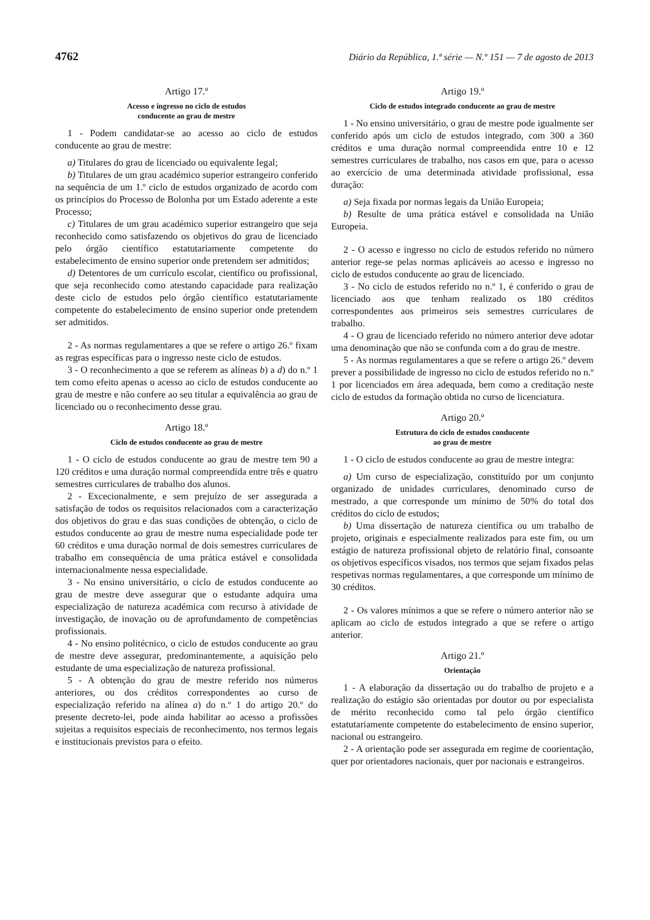4762 Diário da República, 1.ª série — N.º 151 — 7 de agosto de 2013
Artigo 17.º
Acesso e ingresso no ciclo de estudos
conducente ao grau de mestre
1 - Podem candidatar-se ao acesso ao ciclo de estudos conducente ao grau de mestre:
a) Titulares do grau de licenciado ou equivalente legal;
b) Titulares de um grau académico superior estrangeiro conferido na sequência de um 1.º ciclo de estudos organizado de acordo com os princípios do Processo de Bolonha por um Estado aderente a este Processo;
c) Titulares de um grau académico superior estrangeiro que seja reconhecido como satisfazendo os objetivos do grau de licenciado pelo órgão científico estatutariamente competente do estabelecimento de ensino superior onde pretendem ser admitidos;
d) Detentores de um currículo escolar, científico ou profissional, que seja reconhecido como atestando capacidade para realização deste ciclo de estudos pelo órgão científico estatutariamente competente do estabelecimento de ensino superior onde pretendem ser admitidos.
2 - As normas regulamentares a que se refere o artigo 26.º fixam as regras específicas para o ingresso neste ciclo de estudos.
3 - O reconhecimento a que se referem as alíneas b) a d) do n.º 1 tem como efeito apenas o acesso ao ciclo de estudos conducente ao grau de mestre e não confere ao seu titular a equivalência ao grau de licenciado ou o reconhecimento desse grau.
Artigo 18.º
Ciclo de estudos conducente ao grau de mestre
1 - O ciclo de estudos conducente ao grau de mestre tem 90 a 120 créditos e uma duração normal compreendida entre três e quatro semestres curriculares de trabalho dos alunos.
2 - Excecionalmente, e sem prejuízo de ser assegurada a satisfação de todos os requisitos relacionados com a caracterização dos objetivos do grau e das suas condições de obtenção, o ciclo de estudos conducente ao grau de mestre numa especialidade pode ter 60 créditos e uma duração normal de dois semestres curriculares de trabalho em consequência de uma prática estável e consolidada internacionalmente nessa especialidade.
3 - No ensino universitário, o ciclo de estudos conducente ao grau de mestre deve assegurar que o estudante adquira uma especialização de natureza académica com recurso à atividade de investigação, de inovação ou de aprofundamento de competências profissionais.
4 - No ensino politécnico, o ciclo de estudos conducente ao grau de mestre deve assegurar, predominantemente, a aquisição pelo estudante de uma especialização de natureza profissional.
5 - A obtenção do grau de mestre referido nos números anteriores, ou dos créditos correspondentes ao curso de especialização referido na alínea a) do n.º 1 do artigo 20.º do presente decreto-lei, pode ainda habilitar ao acesso a profissões sujeitas a requisitos especiais de reconhecimento, nos termos legais e institucionais previstos para o efeito.
Artigo 19.º
Ciclo de estudos integrado conducente ao grau de mestre
1 - No ensino universitário, o grau de mestre pode igualmente ser conferido após um ciclo de estudos integrado, com 300 a 360 créditos e uma duração normal compreendida entre 10 e 12 semestres curriculares de trabalho, nos casos em que, para o acesso ao exercício de uma determinada atividade profissional, essa duração:
a) Seja fixada por normas legais da União Europeia;
b) Resulte de uma prática estável e consolidada na União Europeia.
2 - O acesso e ingresso no ciclo de estudos referido no número anterior rege-se pelas normas aplicáveis ao acesso e ingresso no ciclo de estudos conducente ao grau de licenciado.
3 - No ciclo de estudos referido no n.º 1, é conferido o grau de licenciado aos que tenham realizado os 180 créditos correspondentes aos primeiros seis semestres curriculares de trabalho.
4 - O grau de licenciado referido no número anterior deve adotar uma denominação que não se confunda com a do grau de mestre.
5 - As normas regulamentares a que se refere o artigo 26.º devem prever a possibilidade de ingresso no ciclo de estudos referido no n.º 1 por licenciados em área adequada, bem como a creditação neste ciclo de estudos da formação obtida no curso de licenciatura.
Artigo 20.º
Estrutura do ciclo de estudos conducente
ao grau de mestre
1 - O ciclo de estudos conducente ao grau de mestre integra:
a) Um curso de especialização, constituído por um conjunto organizado de unidades curriculares, denominado curso de mestrado, a que corresponde um mínimo de 50% do total dos créditos do ciclo de estudos;
b) Uma dissertação de natureza científica ou um trabalho de projeto, originais e especialmente realizados para este fim, ou um estágio de natureza profissional objeto de relatório final, consoante os objetivos específicos visados, nos termos que sejam fixados pelas respetivas normas regulamentares, a que corresponde um mínimo de 30 créditos.
2 - Os valores mínimos a que se refere o número anterior não se aplicam ao ciclo de estudos integrado a que se refere o artigo anterior.
Artigo 21.º
Orientação
1 - A elaboração da dissertação ou do trabalho de projeto e a realização do estágio são orientadas por doutor ou por especialista de mérito reconhecido como tal pelo órgão científico estatutariamente competente do estabelecimento de ensino superior, nacional ou estrangeiro.
2 - A orientação pode ser assegurada em regime de coorientação, quer por orientadores nacionais, quer por nacionais e estrangeiros.